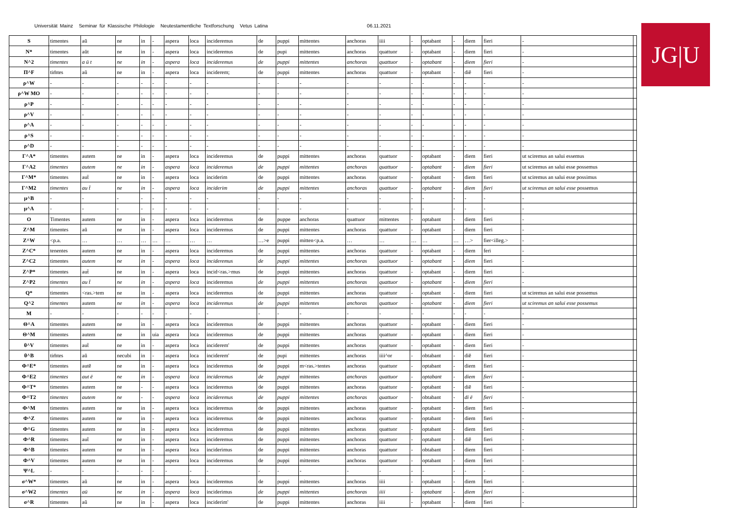Universität Mainz Seminar für Klassische Philologie Neutestamentliche Textforschung Vetus Latina 06.11.2021
JG|U
| S | timentes | aū | ne | in | - | aspera | loca | incideremus | de | puppi | mittentes | anchoras | iiii | - | optabant | - | diem | fieri | - | |
| N* | timentes | aūt | ne | in | - | aspera | loca | incideremus | de | pupi | mittentes | anchoras | quattuor | - | optabant | - | diem | fieri | - | |
| N^2 | timentes | a ū t | ne | in | - | aspera | loca | incideremus | de | puppi | mittentes | anchoras | quattuor | - | optabant | - | diem | fieri | - | |
| Π^F | tim̄tes | aū | ne | in | - | aspera | loca | inciderem; | de | puppi | mittentes | anchoras | quattuor | - | optabant | - | diē | fieri | - | |
| ρ^W | - | - | - | - | - | - | - | - | - | - | - | - | - | - | - | - | - | - | - | |
| ρ^W MO | - | - | - | - | - | - | - | - | - | - | - | - | - | - | - | - | - | - | - | |
| ρ^P | - | - | - | - | - | - | - | - | - | - | - | - | - | - | - | - | - | - | - | |
| ρ^V | - | - | - | - | - | - | - | - | - | - | - | - | - | - | - | - | - | - | - | |
| ρ^A | - | - | - | - | - | - | - | - | - | - | - | - | - | - | - | - | - | - | - | |
| ρ^S | - | - | - | - | - | - | - | - | - | - | - | - | - | - | - | - | - | - | - | |
| ρ^D | - | - | - | - | - | - | - | - | - | - | - | - | - | - | - | - | - | - | - | |
| Γ^A* | timentes | autem | ne | in | - | aspera | loca | incideremus | de | puppi | mittentes | anchoras | quattuor | - | optabant | - | diem | fieri | ut sciremus an salui essemus | |
| Γ^A2 | timentes | autem | ne | in | - | aspera | loca | incideremus | de | puppi | mittentes | anchoras | quattuor | - | optabant | - | diem | fieri | ut sciremus an salui esse possemus | |
| Γ^M* | timentes | aut̄ | ne | in | - | aspera | loca | inciderim | de | puppi | mittentes | anchoras | quattuor | - | optabant | - | diem | fieri | ut sciremus an salui esse possimus | |
| Γ^M2 | timentes | au t̄ | ne | in | - | aspera | loca | inciderim | de | puppi | mittentes | anchoras | quattuor | - | optabant | - | diem | fieri | ut sciremus an salui esse possemus | |
| μ^B | - | - | - | - | - | - | - | - | - | - | - | - | - | - | - | - | - | - | - | |
| μ^A | - | - | - | - | - | - | - | - | - | - | - | - | - | - | - | - | - | - | - | |
| O | Timentes | autem | ne | in | - | aspera | loca | incideremus | de | puppe | anchoras | quattuor | mittentes | - | optabant | - | diem | fieri | - | |
| Z^M | timentes | aū | ne | in | - | aspera | loca | incideremus | de | puppi | mittentes | anchoras | quattuor | - | optabant | - | diem | fieri | - | |
| Z^W | <p.a. | … | … | … | … | … | … | … | …>e | puppi | mitten<p.a. | … | … | … | … | … | …> | fier<illeg.> | - | |
| Z^C* | tenentes | autem | ne | in | - | aspera | loca | incideremus | de | puppi | mittentes | anchoras | quattuor | - | optabant | - | diem | feri | - | |
| Z^C2 | timentes | autem | ne | in | - | aspera | loca | incideremus | de | puppi | mittentes | anchoras | quattuor | - | optabant | - | diem | fieri | - | |
| Z^P* | timentes | aut̄ | ne | in | - | aspera | loca | incid<ras.>mus | de | puppi | mittentes | anchoras | quattuor | - | optabant | - | diem | fieri | - | |
| Z^P2 | timentes | au t̄ | ne | in | - | aspera | loca | incideremus | de | puppi | mittentes | anchoras | quattuor | - | optabant | - | diem | fieri | - | |
| Q* | timentes | <ras.>tem | ne | in | - | aspera | loca | incideremus | de | puppi | mittentes | anchoras | quattuor | - | optabant | - | diem | fieri | ut sciremus an salui esse possemus | |
| Q^2 | timentes | autem | ne | in | - | aspera | loca | incideremus | de | puppi | mittentes | anchoras | quattuor | - | optabant | - | diem | fieri | ut sciremus an salui esse possemus | |
| M | - | - | - | - | - | - | - | - | - | - | - | - | - | - | - | - | - | - | - | |
| Θ^A | timentes | autem | ne | in | - | aspera | loca | incideremus | de | puppi | mittentes | anchoras | quattuor | - | optabant | - | diem | fieri | - | |
| Θ^M | timentes | autem | ne | in | uia | aspera | loca | incideremus | de | puppi | mittentes | anchoras | quattuor | - | optabant | - | diem | fieri | - | |
| θ^V | timentes | aut̄ | ne | in | - | aspera | loca | inciderem' | de | puppi | mittentes | anchoras | quattuor | - | optabant | - | diem | fieri | - | |
| θ^B | tim̄tes | aū | necubi | in | - | aspera | loca | inciderem' | de | pupi | mittentes | anchoras | iiii^or | - | obtabant | - | diē | fieri | - | |
| Φ^E* | timentes | autē | ne | in | - | aspera | loca | incideremus | de | puppi | m<ras.>tentes | anchoras | quattuor | - | optabant | - | diem | fieri | - | |
| Φ^E2 | timentes | aut ē | ne | in | - | aspera | loca | incideremus | de | puppi | mittentes | anchoras | quattuor | - | optabant | - | diem | fieri | - | |
| Φ^T* | timentes | autem | ne | - | - | aspera | loca | incideremus | de | puppi | mittentes | anchoras | quattuor | - | optabant | - | diē | fieri | - | |
| Φ^T2 | timentes | autem | ne | - | - | aspera | loca | incideremus | de | puppi | mittentes | anchoras | quattuor | - | obtabant | - | di ē | fieri | - | |
| Φ^M | timentes | autem | ne | in | - | aspera | loca | incideremus | de | puppi | mittentes | anchoras | quattuor | - | optabant | - | diem | fieri | - | |
| Φ^Z | timentes | autem | ne | in | - | aspera | loca | incideremus | de | puppi | mittentes | anchoras | quattuor | - | optabant | - | diem | fieri | - | |
| Φ^G | timentes | autem | ne | in | - | aspera | loca | incideremus | de | puppi | mittentes | anchoras | quattuor | - | optabant | - | diem | fieri | - | |
| Φ^R | timentes | aut̄ | ne | in | - | aspera | loca | incideremus | de | puppi | mittentes | anchoras | quattuor | - | optabant | - | diē | fieri | - | |
| Φ^B | timentes | autem | ne | in | - | aspera | loca | inciderimus | de | puppi | mittentes | anchoras | quattuor | - | obtabant | - | diem | fieri | - | |
| Φ^V | timentes | autem | ne | in | - | aspera | loca | incideremus | de | puppi | mittentes | anchoras | quattuor | - | optabant | - | diem | fieri | - | |
| Ψ^L | - | - | - | - | - | - | - | - | - | - | - | - | - | - | - | - | - | - | - | |
| σ^W* | timentes | aū | ne | in | - | aspera | loca | incideremus | de | puppi | mittentes | anchoras | iiii | - | optabant | - | diem | fieri | - | |
| σ^W2 | timentes | aū | ne | in | - | aspera | loca | inciderimus | de | puppi | mittentes | anchoras | iiii | - | optabant | - | diem | fieri | - | |
| σ^R | timentes | aū | ne | in | - | aspera | loca | inciderim' | de | puppi | mittentes | anchoras | iiii | - | optabant | - | diem | fieri | - | |